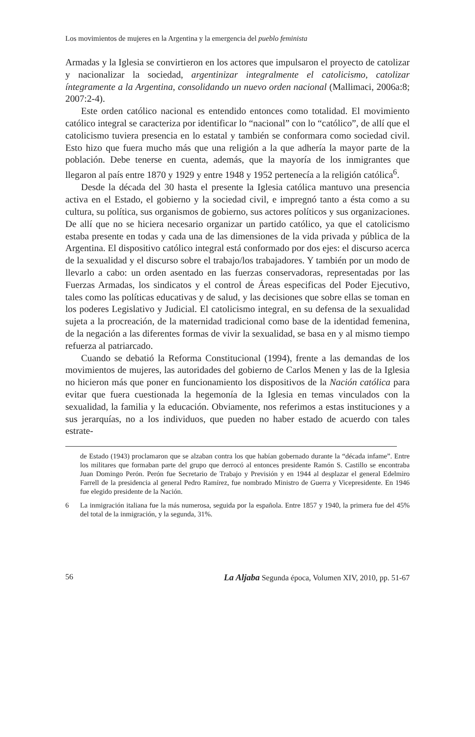Los movimientos de mujeres en la Argentina y la emergencia del pueblo feminista
Armadas y la Iglesia se convirtieron en los actores que impulsaron el proyecto de catolizar y nacionalizar la sociedad, argentinizar integralmente el catolicismo, catolizar íntegramente a la Argentina, consolidando un nuevo orden nacional (Mallimaci, 2006a:8; 2007:2-4).
Este orden católico nacional es entendido entonces como totalidad. El movimiento católico integral se caracteriza por identificar lo “nacional” con lo “católico”, de allí que el catolicismo tuviera presencia en lo estatal y también se conformara como sociedad civil. Esto hizo que fuera mucho más que una religión a la que adhería la mayor parte de la población. Debe tenerse en cuenta, además, que la mayoría de los inmigrantes que llegaron al país entre 1870 y 1929 y entre 1948 y 1952 pertenecía a la religión católica<sup>6</sup>.
Desde la década del 30 hasta el presente la Iglesia católica mantuvo una presencia activa en el Estado, el gobierno y la sociedad civil, e impregnó tanto a ésta como a su cultura, su política, sus organismos de gobierno, sus actores políticos y sus organizaciones. De allí que no se hiciera necesario organizar un partido católico, ya que el catolicismo estaba presente en todas y cada una de las dimensiones de la vida privada y pública de la Argentina. El dispositivo católico integral está conformado por dos ejes: el discurso acerca de la sexualidad y el discurso sobre el trabajo/los trabajadores. Y también por un modo de llevarlo a cabo: un orden asentado en las fuerzas conservadoras, representadas por las Fuerzas Armadas, los sindicatos y el control de Áreas especificas del Poder Ejecutivo, tales como las políticas educativas y de salud, y las decisiones que sobre ellas se toman en los poderes Legislativo y Judicial. El catolicismo integral, en su defensa de la sexualidad sujeta a la procreación, de la maternidad tradicional como base de la identidad femenina, de la negación a las diferentes formas de vivir la sexualidad, se basa en y al mismo tiempo refuerza al patriarcado.
Cuando se debatió la Reforma Constitucional (1994), frente a las demandas de los movimientos de mujeres, las autoridades del gobierno de Carlos Menen y las de la Iglesia no hicieron más que poner en funcionamiento los dispositivos de la Nación católica para evitar que fuera cuestionada la hegemonía de la Iglesia en temas vinculados con la sexualidad, la familia y la educación. Obviamente, nos referimos a estas instituciones y a sus jerarquías, no a los individuos, que pueden no haber estado de acuerdo con tales estrate-
de Estado (1943) proclamaron que se alzaban contra los que habían gobernado durante la “década infame”. Entre los militares que formaban parte del grupo que derrocó al entonces presidente Ramón S. Castillo se encontraba Juan Domingo Perón. Perón fue Secretario de Trabajo y Previsión y en 1944 al desplazar el general Edelmiro Farrell de la presidencia al general Pedro Ramírez, fue nombrado Ministro de Guerra y Vicepresidente. En 1946 fue elegido presidente de la Nación.
6 La inmigración italiana fue la más numerosa, seguida por la española. Entre 1857 y 1940, la primera fue del 45% del total de la inmigración, y la segunda, 31%.
56 La Aljaba Segunda época, Volumen XIV, 2010, pp. 51-67